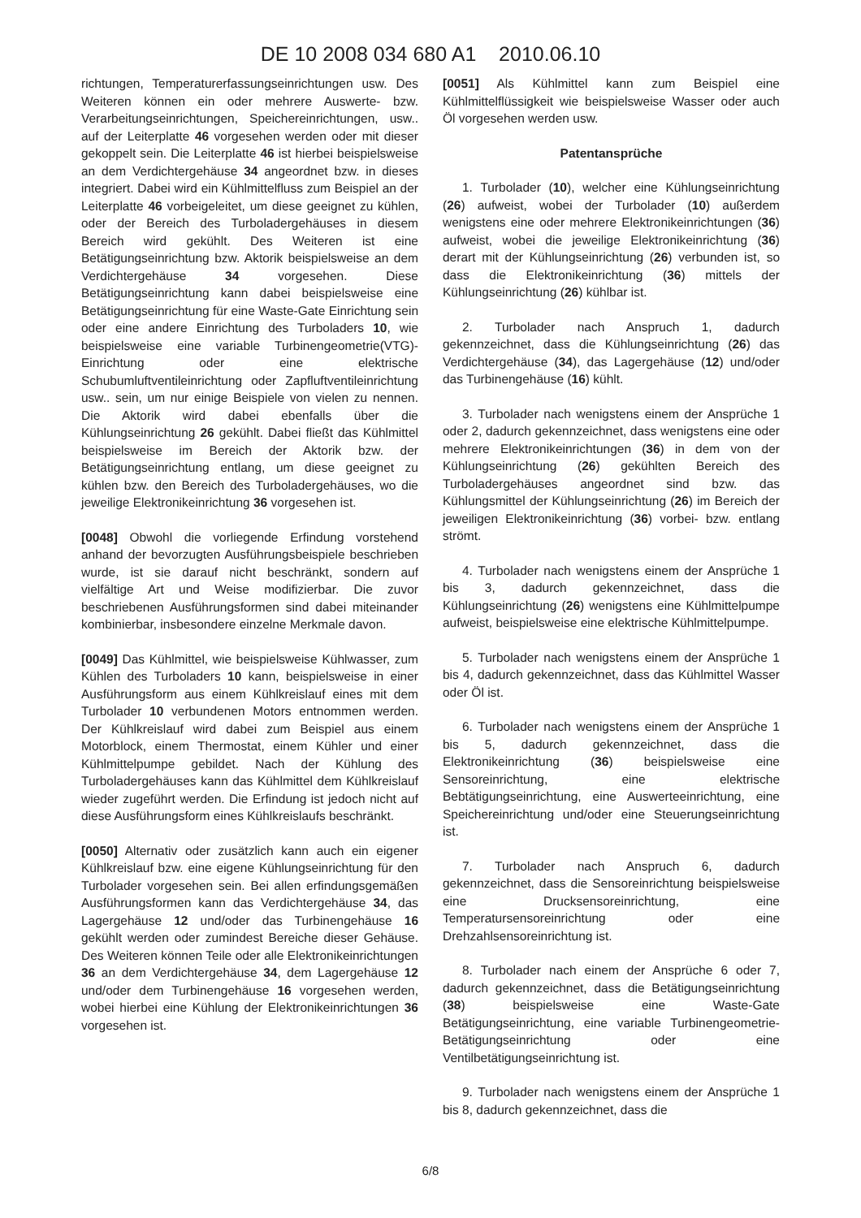DE 10 2008 034 680 A1 2010.06.10
richtungen, Temperaturerfassungseinrichtungen usw. Des Weiteren können ein oder mehrere Auswerte- bzw. Verarbeitungseinrichtungen, Speichereinrichtungen, usw.. auf der Leiterplatte 46 vorgesehen werden oder mit dieser gekoppelt sein. Die Leiterplatte 46 ist hierbei beispielsweise an dem Verdichtergehäuse 34 angeordnet bzw. in dieses integriert. Dabei wird ein Kühlmittelfluss zum Beispiel an der Leiterplatte 46 vorbeigeleitet, um diese geeignet zu kühlen, oder der Bereich des Turboladergehäuses in diesem Bereich wird gekühlt. Des Weiteren ist eine Betätigungseinrichtung bzw. Aktorik beispielsweise an dem Verdichtergehäuse 34 vorgesehen. Diese Betätigungseinrichtung kann dabei beispielsweise eine Betätigungseinrichtung für eine Waste-Gate Einrichtung sein oder eine andere Einrichtung des Turboladers 10, wie beispielsweise eine variable Turbinengeometrie(VTG)-Einrichtung oder eine elektrische Schubumluftventileinrichtung oder Zapfluftventileinrichtung usw.. sein, um nur einige Beispiele von vielen zu nennen. Die Aktorik wird dabei ebenfalls über die Kühlungseinrichtung 26 gekühlt. Dabei fließt das Kühlmittel beispielsweise im Bereich der Aktorik bzw. der Betätigungseinrichtung entlang, um diese geeignet zu kühlen bzw. den Bereich des Turboladergehäuses, wo die jeweilige Elektronikeinrichtung 36 vorgesehen ist.
[0048] Obwohl die vorliegende Erfindung vorstehend anhand der bevorzugten Ausführungsbeispiele beschrieben wurde, ist sie darauf nicht beschränkt, sondern auf vielfältige Art und Weise modifizierbar. Die zuvor beschriebenen Ausführungsformen sind dabei miteinander kombinierbar, insbesondere einzelne Merkmale davon.
[0049] Das Kühlmittel, wie beispielsweise Kühlwasser, zum Kühlen des Turboladers 10 kann, beispielsweise in einer Ausführungsform aus einem Kühlkreislauf eines mit dem Turbolader 10 verbundenen Motors entnommen werden. Der Kühlkreislauf wird dabei zum Beispiel aus einem Motorblock, einem Thermostat, einem Kühler und einer Kühlmittelpumpe gebildet. Nach der Kühlung des Turboladergehäuses kann das Kühlmittel dem Kühlkreislauf wieder zugeführt werden. Die Erfindung ist jedoch nicht auf diese Ausführungsform eines Kühlkreislaufs beschränkt.
[0050] Alternativ oder zusätzlich kann auch ein eigener Kühlkreislauf bzw. eine eigene Kühlungseinrichtung für den Turbolader vorgesehen sein. Bei allen erfindungsgemäßen Ausführungsformen kann das Verdichtergehäuse 34, das Lagergehäuse 12 und/oder das Turbinengehäuse 16 gekühlt werden oder zumindest Bereiche dieser Gehäuse. Des Weiteren können Teile oder alle Elektronikeinrichtungen 36 an dem Verdichtergehäuse 34, dem Lagergehäuse 12 und/oder dem Turbinengehäuse 16 vorgesehen werden, wobei hierbei eine Kühlung der Elektronikeinrichtungen 36 vorgesehen ist.
[0051] Als Kühlmittel kann zum Beispiel eine Kühlmittelflüssigkeit wie beispielsweise Wasser oder auch Öl vorgesehen werden usw.
Patentansprüche
1. Turbolader (10), welcher eine Kühlungseinrichtung (26) aufweist, wobei der Turbolader (10) außerdem wenigstens eine oder mehrere Elektronikeinrichtungen (36) aufweist, wobei die jeweilige Elektronikeinrichtung (36) derart mit der Kühlungseinrichtung (26) verbunden ist, so dass die Elektronikeinrichtung (36) mittels der Kühlungseinrichtung (26) kühlbar ist.
2. Turbolader nach Anspruch 1, dadurch gekennzeichnet, dass die Kühlungseinrichtung (26) das Verdichtergehäuse (34), das Lagergehäuse (12) und/oder das Turbinengehäuse (16) kühlt.
3. Turbolader nach wenigstens einem der Ansprüche 1 oder 2, dadurch gekennzeichnet, dass wenigstens eine oder mehrere Elektronikeinrichtungen (36) in dem von der Kühlungseinrichtung (26) gekühlten Bereich des Turboladergehäuses angeordnet sind bzw. das Kühlungsmittel der Kühlungseinrichtung (26) im Bereich der jeweiligen Elektronikeinrichtung (36) vorbei- bzw. entlang strömt.
4. Turbolader nach wenigstens einem der Ansprüche 1 bis 3, dadurch gekennzeichnet, dass die Kühlungseinrichtung (26) wenigstens eine Kühlmittelpumpe aufweist, beispielsweise eine elektrische Kühlmittelpumpe.
5. Turbolader nach wenigstens einem der Ansprüche 1 bis 4, dadurch gekennzeichnet, dass das Kühlmittel Wasser oder Öl ist.
6. Turbolader nach wenigstens einem der Ansprüche 1 bis 5, dadurch gekennzeichnet, dass die Elektronikeinrichtung (36) beispielsweise eine Sensoreinrichtung, eine elektrische Bebtätigungseinrichtung, eine Auswerteeinrichtung, eine Speichereinrichtung und/oder eine Steuerungseinrichtung ist.
7. Turbolader nach Anspruch 6, dadurch gekennzeichnet, dass die Sensoreinrichtung beispielsweise eine Drucksensoreinrichtung, eine Temperatursensoreinrichtung oder eine Drehzahlsensoreinrichtung ist.
8. Turbolader nach einem der Ansprüche 6 oder 7, dadurch gekennzeichnet, dass die Betätigungseinrichtung (38) beispielsweise eine Waste-Gate Betätigungseinrichtung, eine variable Turbinengeometrie-Betätigungseinrichtung oder eine Ventilbetätigungseinrichtung ist.
9. Turbolader nach wenigstens einem der Ansprüche 1 bis 8, dadurch gekennzeichnet, dass die
6/8